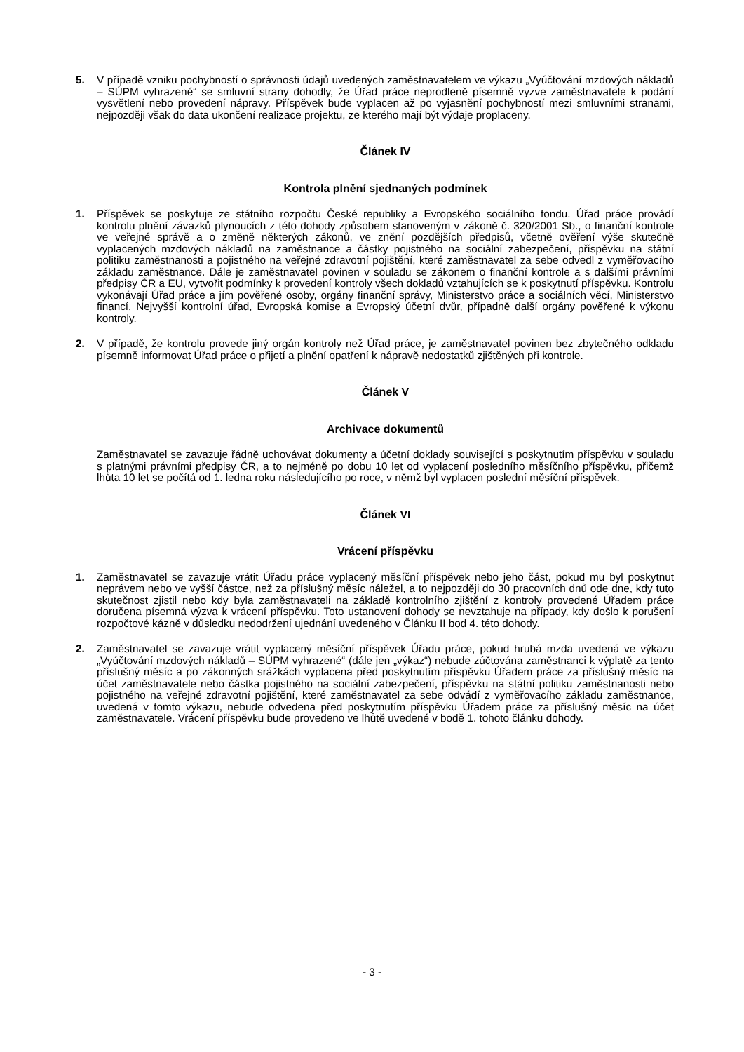5. V případě vzniku pochybností o správnosti údajů uvedených zaměstnavatelem ve výkazu „Vyúčtování mzdových nákladů – SÚPM vyhrazené“ se smluvní strany dohodly, že Úřad práce neprodleně písemně vyzve zaměstnavatele k podání vysvětlení nebo provedení nápravy. Příspěvek bude vyplacen až po vyjasnění pochybností mezi smluvními stranami, nejpozději však do data ukončení realizace projektu, ze kterého mají být výdaje proplaceny.
Článek IV
Kontrola plnění sjednaných podmínek
1. Příspěvek se poskytuje ze státního rozpočtu České republiky a Evropského sociálního fondu. Úřad práce provádí kontrolu plnění závazků plynoucích z této dohody způsobem stanoveným v zákoně č. 320/2001 Sb., o finanční kontrole ve veřejné správě a o změně některých zákonů, ve znění pozdějších předpisů, včetně ověření výše skutečně vyplacených mzdových nákladů na zaměstnance a částky pojistného na sociální zabezpečení, příspěvku na státní politiku zaměstnanosti a pojistného na veřejné zdravotní pojištění, které zaměstnavatel za sebe odvedl z vyměřovacího základu zaměstnance. Dále je zaměstnavatel povinen v souladu se zákonem o finanční kontrole a s dalšími právními předpisy ČR a EU, vytvořit podmínky k provedení kontroly všech dokladů vztahujících se k poskytnutí příspěvku. Kontrolu vykonávají Úřad práce a jím pověřené osoby, orgány finanční správy, Ministerstvo práce a sociálních věcí, Ministerstvo financí, Nejvyšší kontrolní úřad, Evropská komise a Evropský účetní dvůr, případně další orgány pověřené k výkonu kontroly.
2. V případě, že kontrolu provede jiný orgán kontroly než Úřad práce, je zaměstnavatel povinen bez zbytečného odkladu písemně informovat Úřad práce o přijetí a plnění opatření k nápravě nedostatků zjištěných při kontrole.
Článek V
Archivace dokumentů
Zaměstnavatel se zavazuje řádně uchovávat dokumenty a účetní doklady související s poskytnutím příspěvku v souladu s platnými právními předpisy ČR, a to nejméně po dobu 10 let od vyplacení posledního měsíčního příspěvku, přičemž lhůta 10 let se počítá od 1. ledna roku následujícího po roce, v němž byl vyplacen poslední měsíční příspěvek.
Článek VI
Vrácení příspěvku
1. Zaměstnavatel se zavazuje vrátit Úřadu práce vyplacený měsíční příspěvek nebo jeho část, pokud mu byl poskytnut neprávem nebo ve vyšší částce, než za příslušný měsíc náležel, a to nejpozději do 30 pracovních dnů ode dne, kdy tuto skutečnost zjistil nebo kdy byla zaměstnavateli na základě kontrolního zjištění z kontroly provedené Úřadem práce doručena písemná výzva k vrácení příspěvku. Toto ustanovení dohody se nevztahuje na případy, kdy došlo k porušení rozpočtové kázně v důsledku nedodržení ujednání uvedeného v Článku II bod 4. této dohody.
2. Zaměstnavatel se zavazuje vrátit vyplacený měsíční příspěvek Úřadu práce, pokud hrubá mzda uvedená ve výkazu „Vyúčtování mzdových nákladů – SÚPM vyhrazené“ (dále jen „výkaz“) nebude zúčtována zaměstnanci k výplatě za tento příslušný měsíc a po zákonných srážkách vyplacena před poskytnutím příspěvku Úřadem práce za příslušný měsíc na účet zaměstnavatele nebo částka pojistného na sociální zabezpečení, příspěvku na státní politiku zaměstnanosti nebo pojistného na veřejné zdravotní pojištění, které zaměstnavatel za sebe odvádí z vyměřovacího základu zaměstnance, uvedená v tomto výkazu, nebude odvedena před poskytnutím příspěvku Úřadem práce za příslušný měsíc na účet zaměstnavatele. Vrácení příspěvku bude provedeno ve lhůtě uvedené v bodě 1. tohoto článku dohody.
- 3 -